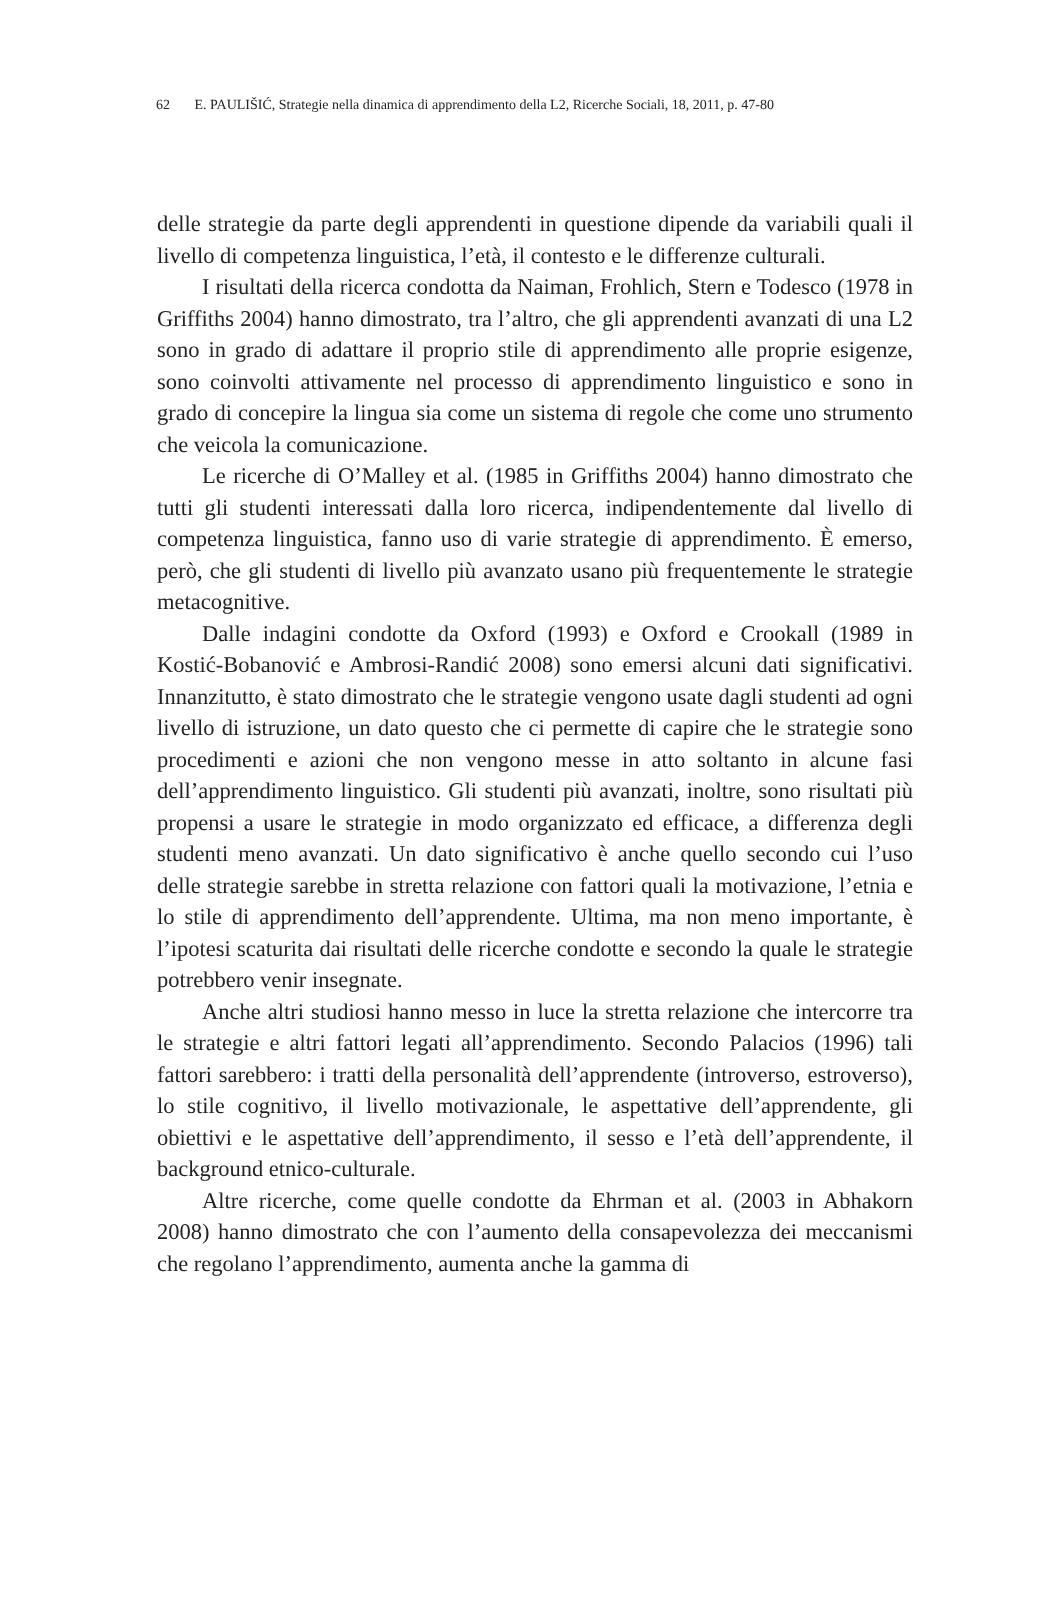62 E. PAULIŠIĆ, Strategie nella dinamica di apprendimento della L2, Ricerche Sociali, 18, 2011, p. 47-80
delle strategie da parte degli apprendenti in questione dipende da variabili quali il livello di competenza linguistica, l’età, il contesto e le differenze culturali.
I risultati della ricerca condotta da Naiman, Frohlich, Stern e Todesco (1978 in Griffiths 2004) hanno dimostrato, tra l’altro, che gli apprendenti avanzati di una L2 sono in grado di adattare il proprio stile di apprendimento alle proprie esigenze, sono coinvolti attivamente nel processo di apprendimento linguistico e sono in grado di concepire la lingua sia come un sistema di regole che come uno strumento che veicola la comunicazione.
Le ricerche di O’Malley et al. (1985 in Griffiths 2004) hanno dimostrato che tutti gli studenti interessati dalla loro ricerca, indipendentemente dal livello di competenza linguistica, fanno uso di varie strategie di apprendimento. È emerso, però, che gli studenti di livello più avanzato usano più frequentemente le strategie metacognitive.
Dalle indagini condotte da Oxford (1993) e Oxford e Crookall (1989 in Kostić-Bobanović e Ambrosi-Randić 2008) sono emersi alcuni dati significativi. Innanzitutto, è stato dimostrato che le strategie vengono usate dagli studenti ad ogni livello di istruzione, un dato questo che ci permette di capire che le strategie sono procedimenti e azioni che non vengono messe in atto soltanto in alcune fasi dell’apprendimento linguistico. Gli studenti più avanzati, inoltre, sono risultati più propensi a usare le strategie in modo organizzato ed efficace, a differenza degli studenti meno avanzati. Un dato significativo è anche quello secondo cui l’uso delle strategie sarebbe in stretta relazione con fattori quali la motivazione, l’etnia e lo stile di apprendimento dell’apprendente. Ultima, ma non meno importante, è l’ipotesi scaturita dai risultati delle ricerche condotte e secondo la quale le strategie potrebbero venir insegnate.
Anche altri studiosi hanno messo in luce la stretta relazione che intercorre tra le strategie e altri fattori legati all’apprendimento. Secondo Palacios (1996) tali fattori sarebbero: i tratti della personalità dell’apprendente (introverso, estroverso), lo stile cognitivo, il livello motivazionale, le aspettative dell’apprendente, gli obiettivi e le aspettative dell’apprendimento, il sesso e l’età dell’apprendente, il background etnico-culturale.
Altre ricerche, come quelle condotte da Ehrman et al. (2003 in Abhakorn 2008) hanno dimostrato che con l’aumento della consapevolezza dei meccanismi che regolano l’apprendimento, aumenta anche la gamma di